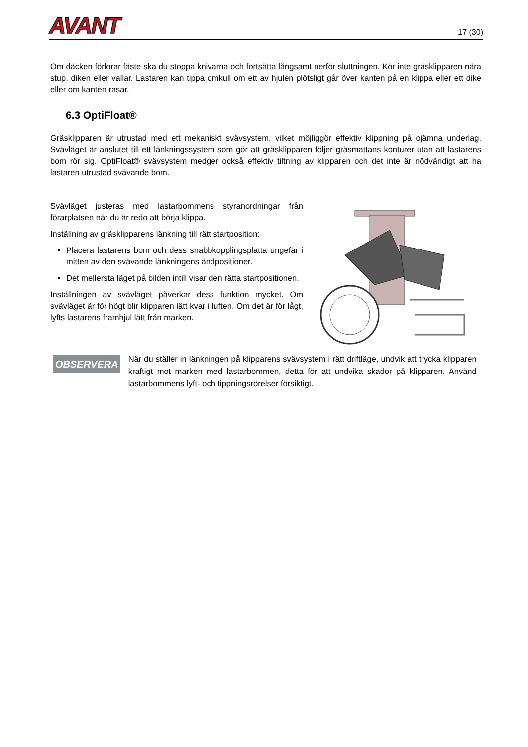AVANT
17 (30)
Om däcken förlorar fäste ska du stoppa knivarna och fortsätta långsamt nerför sluttningen. Kör inte gräsklipparen nära stup, diken eller vallar. Lastaren kan tippa omkull om ett av hjulen plötsligt går över kanten på en klippa eller ett dike eller om kanten rasar.
6.3 OptiFloat®
Gräsklipparen är utrustad med ett mekaniskt svävsystem, vilket möjliggör effektiv klippning på ojämna underlag. Svävläget är anslutet till ett länkningssystem som gör att gräsklipparen följer gräsmattans konturer utan att lastarens bom rör sig. OptiFloat® svävsystem medger också effektiv tiltning av klipparen och det inte är nödvändigt att ha lastaren utrustad svävande bom.
Svävläget justeras med lastarbommens styranordningar från förarplatsen när du är redo att börja klippa.
Inställning av gräsklipparens länkning till rätt startposition:
Placera lastarens bom och dess snabbkopplingsplatta ungefär i mitten av den svävande länkningens ändpositioner.
Det mellersta läget på bilden intill visar den rätta startpositionen.
Inställningen av svävläget påverkar dess funktion mycket. Om svävläget är för högt blir klipparen lätt kvar i luften. Om det är för lågt, lyfts lastarens framhjul lätt från marken.
OBSERVERA
När du ställer in länkningen på klipparens svävsystem i rätt driftläge, undvik att trycka klipparen kraftigt mot marken med lastarbommen, detta för att undvika skador på klipparen. Använd lastarbommens lyft- och tippningsrörelser försiktigt.